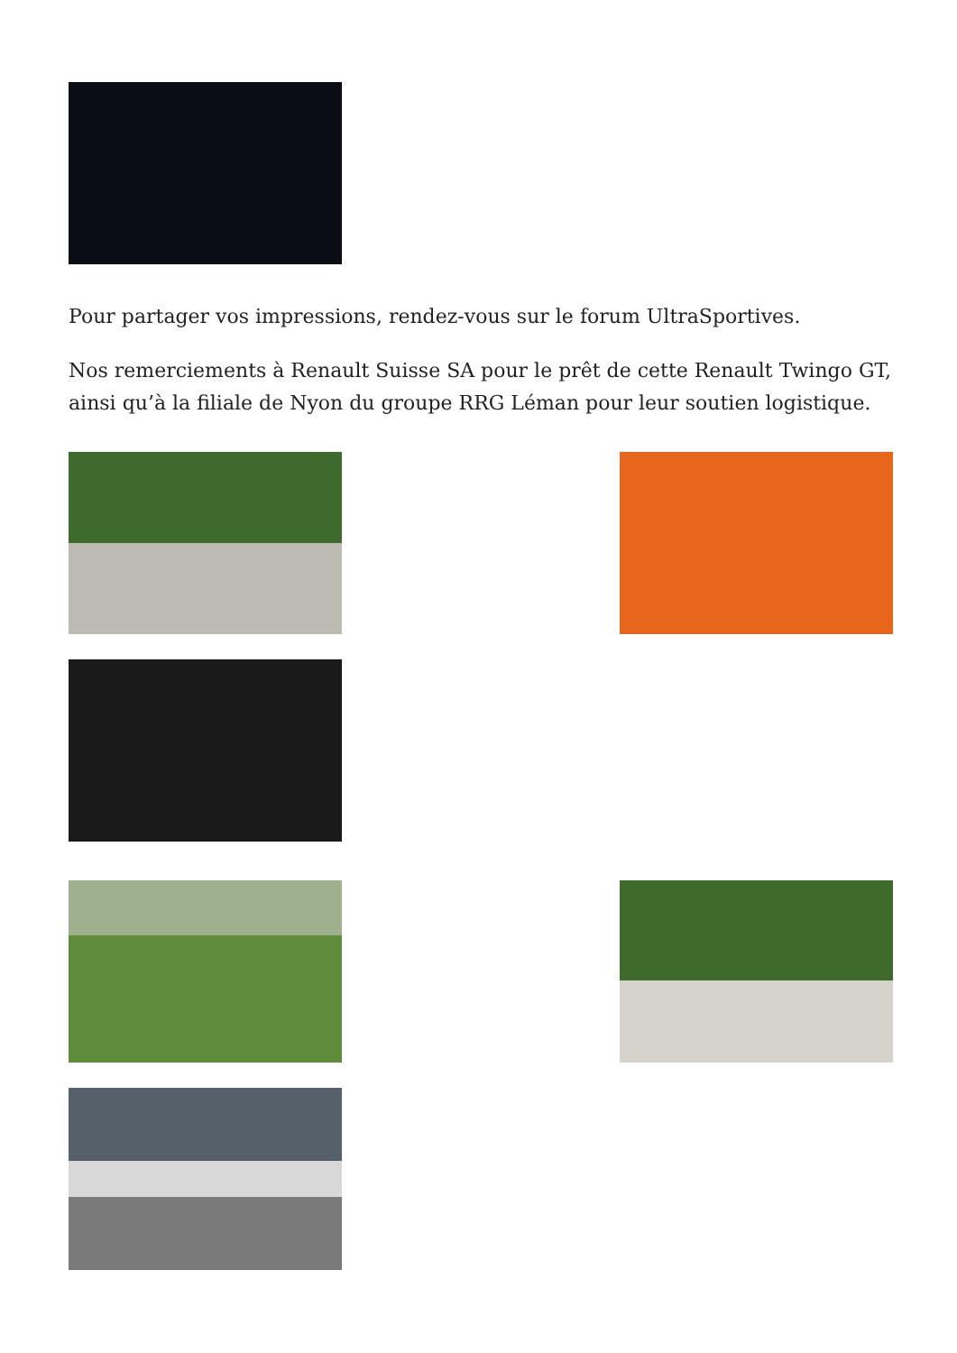Pour partager vos impressions, rendez-vous sur le forum UltraSportives.
Nos remerciements à Renault Suisse SA pour le prêt de cette Renault Twingo GT, ainsi qu’à la filiale de Nyon du groupe RRG Léman pour leur soutien logistique.